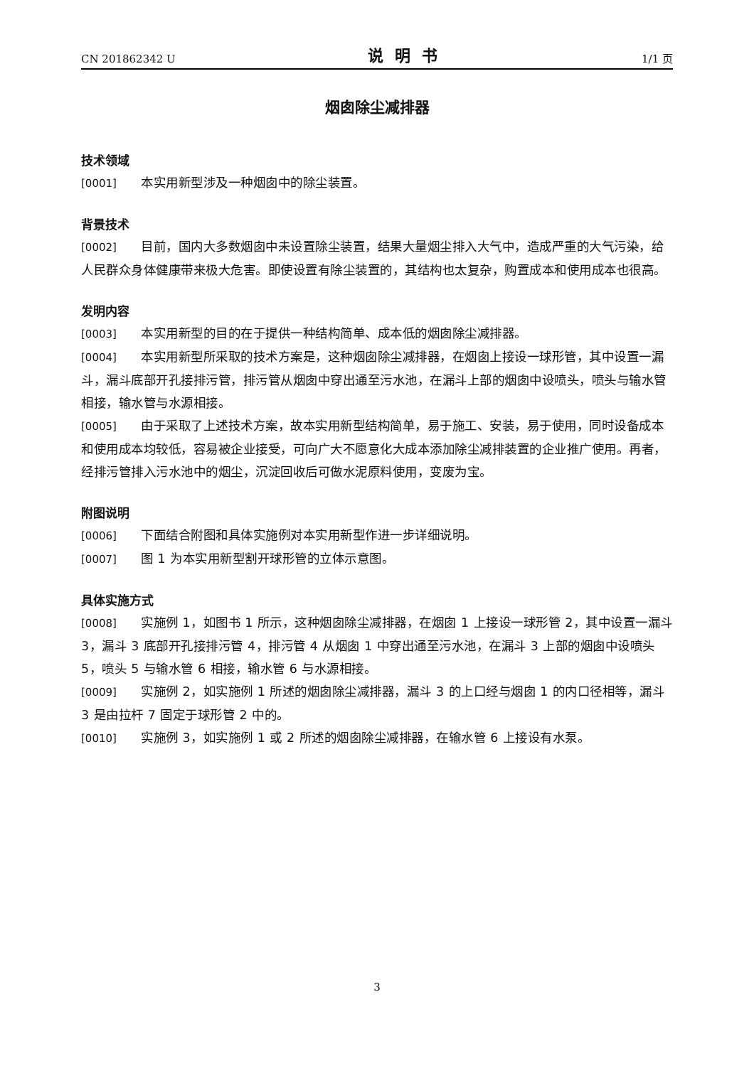CN 201862342 U 说明书 1/1 页
烟囱除尘减排器
技术领域
[0001] 本实用新型涉及一种烟囱中的除尘装置。
背景技术
[0002] 目前，国内大多数烟囱中未设置除尘装置，结果大量烟尘排入大气中，造成严重的大气污染，给人民群众身体健康带来极大危害。即使设置有除尘装置的，其结构也太复杂，购置成本和使用成本也很高。
发明内容
[0003] 本实用新型的目的在于提供一种结构简单、成本低的烟囱除尘减排器。
[0004] 本实用新型所采取的技术方案是，这种烟囱除尘减排器，在烟囱上接设一球形管，其中设置一漏斗，漏斗底部开孔接排污管，排污管从烟囱中穿出通至污水池，在漏斗上部的烟囱中设喷头，喷头与输水管相接，输水管与水源相接。
[0005] 由于采取了上述技术方案，故本实用新型结构简单，易于施工、安装，易于使用，同时设备成本和使用成本均较低，容易被企业接受，可向广大不愿意化大成本添加除尘减排装置的企业推广使用。再者，经排污管排入污水池中的烟尘，沉淀回收后可做水泥原料使用，变废为宝。
附图说明
[0006] 下面结合附图和具体实施例对本实用新型作进一步详细说明。
[0007] 图 1 为本实用新型割开球形管的立体示意图。
具体实施方式
[0008] 实施例 1，如图书 1 所示，这种烟囱除尘减排器，在烟囱 1 上接设一球形管 2，其中设置一漏斗 3，漏斗 3 底部开孔接排污管 4，排污管 4 从烟囱 1 中穿出通至污水池，在漏斗 3 上部的烟囱中设喷头 5，喷头 5 与输水管 6 相接，输水管 6 与水源相接。
[0009] 实施例 2，如实施例 1 所述的烟囱除尘减排器，漏斗 3 的上口经与烟囱 1 的内口径相等，漏斗 3 是由拉杆 7 固定于球形管 2 中的。
[0010] 实施例 3，如实施例 1 或 2 所述的烟囱除尘减排器，在输水管 6 上接设有水泵。
3